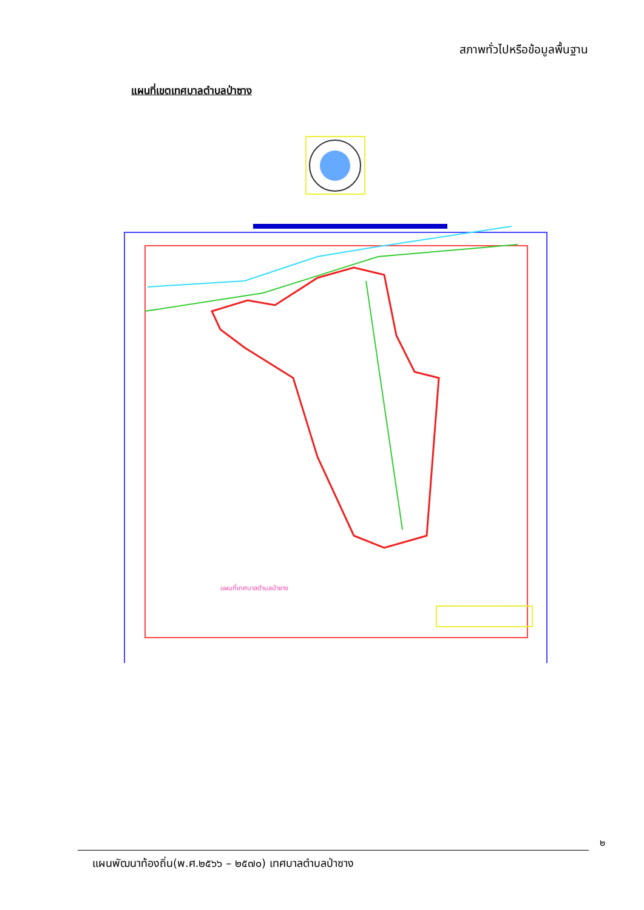สภาพทั่วไปหรือข้อมูลพื้นฐาน
แผนที่เขตเทศบาลตำบลป่าซาง
แผนที่เทศบาลตำบลป่าซาง
๒
แผนพัฒนาท้องถิ่น(พ.ศ.๒๕๖๖ – ๒๕๗๐) เทศบาลตำบลป่าซาง